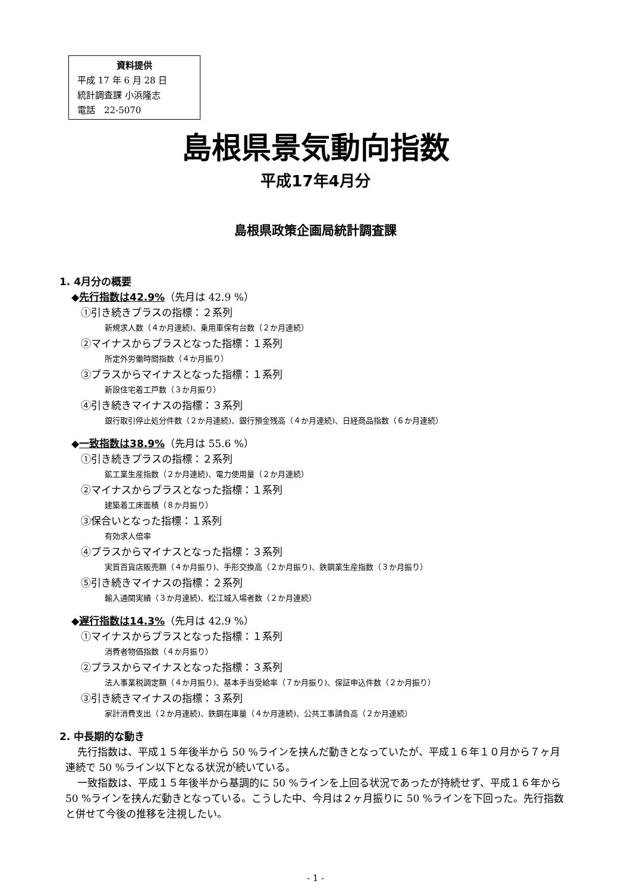資料提供
平成 17 年 6 月 28 日
統計調査課 小浜隆志
電話　22-5070
島根県景気動向指数
平成17年4月分
島根県政策企画局統計調査課
1. 4月分の概要
◆先行指数は42.9%（先月は 42.9 %）
①引き続きプラスの指標：２系列
新規求人数（４か月連続)、乗用車保有台数（２か月連続）
②マイナスからプラスとなった指標：１系列
所定外労働時間指数（４か月振り）
③プラスからマイナスとなった指標：１系列
新設住宅着工戸数（３か月振り）
④引き続きマイナスの指標：３系列
銀行取引停止処分件数（２か月連続)、銀行預金残高（４か月連続)、日経商品指数（６か月連続）
◆一致指数は38.9%（先月は 55.6 %）
①引き続きプラスの指標：２系列
鉱工業生産指数（２か月連続)、電力使用量（２か月連続）
②マイナスからプラスとなった指標：１系列
建築着工床面積（８か月振り）
③保合いとなった指標：１系列
有効求人倍率
④プラスからマイナスとなった指標：３系列
実質百貨店販売額（４か月振り)、手形交換高（２か月振り)、鉄鋼業生産指数（３か月振り）
⑤引き続きマイナスの指標：２系列
輸入通関実績（３か月連続)、松江城入場者数（２か月連続）
◆遅行指数は14.3%（先月は 42.9 %）
①マイナスからプラスとなった指標：１系列
消費者物価指数（４か月振り）
②プラスからマイナスとなった指標：３系列
法人事業税調定額（４か月振り)、基本手当受給率（７か月振り)、保証申込件数（２か月振り）
③引き続きマイナスの指標：３系列
家計消費支出（２か月連続)、鉄鋼在庫量（４か月連続)、公共工事請負高（２か月連続）
2. 中長期的な動き
先行指数は、平成１５年後半から 50 %ラインを挟んだ動きとなっていたが、平成１６年１０月から７ヶ月連続で 50 %ライン以下となる状況が続いている。
一致指数は、平成１５年後半から基調的に 50 %ラインを上回る状況であったが持続せず、平成１６年から 50 %ラインを挟んだ動きとなっている。こうした中、今月は２ヶ月振りに 50 %ラインを下回った。先行指数と併せて今後の推移を注視したい。
- 1 -